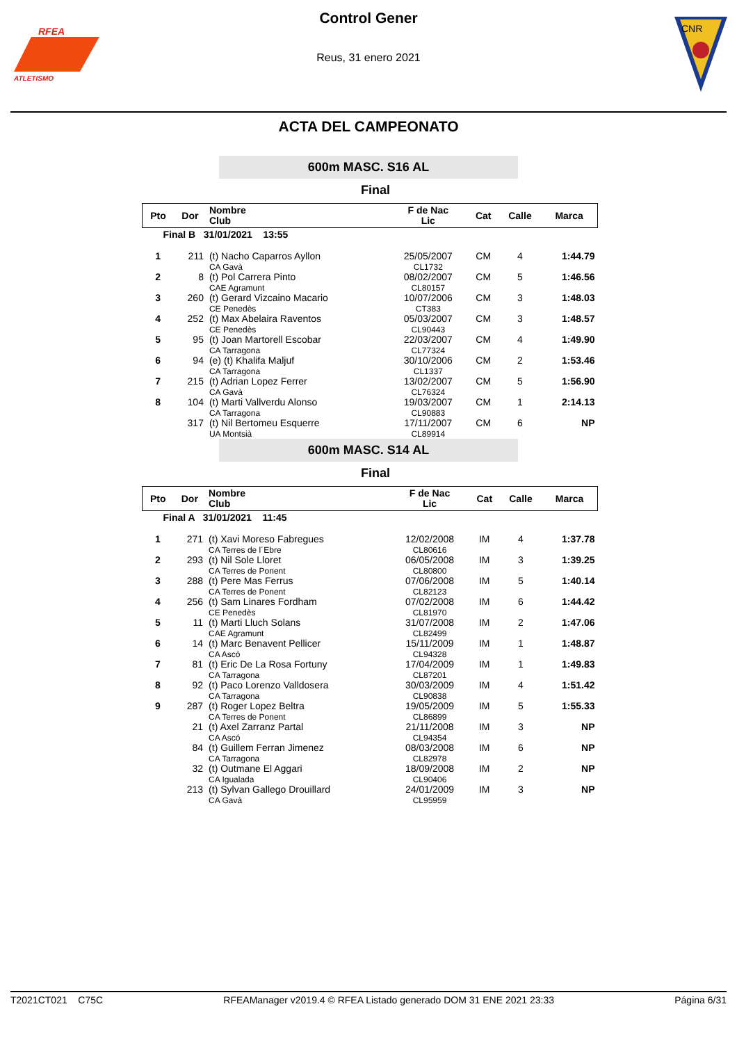RFEA
ATLETISMO
Control Gener
Reus, 31 enero 2021
CNR
ACTA DEL CAMPEONATO
600m MASC. S16 AL
Final
| Pto | Dor | Nombre Club | F de Nac Lic | Cat | Calle | Marca |
| --- | --- | --- | --- | --- | --- | --- |
| Final B 31/01/2021 13:55 | | | | | | |
| 1 | 211 | (t) Nacho Caparros Ayllon CA Gavà | 25/05/2007 CL1732 | CM | 4 | 1:44.79 |
| 2 | 8 | (t) Pol Carrera Pinto CAE Agramunt | 08/02/2007 CL80157 | CM | 5 | 1:46.56 |
| 3 | 260 | (t) Gerard Vizcaino Macario CE Penedès | 10/07/2006 CT383 | CM | 3 | 1:48.03 |
| 4 | 252 | (t) Max Abelaira Raventos CE Penedès | 05/03/2007 CL90443 | CM | 3 | 1:48.57 |
| 5 | 95 | (t) Joan Martorell Escobar CA Tarragona | 22/03/2007 CL77324 | CM | 4 | 1:49.90 |
| 6 | 94 | (e) (t) Khalifa Maljuf CA Tarragona | 30/10/2006 CL1337 | CM | 2 | 1:53.46 |
| 7 | 215 | (t) Adrian Lopez Ferrer CA Gavà | 13/02/2007 CL76324 | CM | 5 | 1:56.90 |
| 8 | 104 | (t) Marti Vallverdu Alonso CA Tarragona | 19/03/2007 CL90883 | CM | 1 | 2:14.13 |
| | 317 | (t) Nil Bertomeu Esquerre UA Montsià | 17/11/2007 CL89914 | CM | 6 | NP |
600m MASC. S14 AL
Final
| Pto | Dor | Nombre Club | F de Nac Lic | Cat | Calle | Marca |
| --- | --- | --- | --- | --- | --- | --- |
| Final A 31/01/2021 11:45 | | | | | | |
| 1 | 271 | (t) Xavi Moreso Fabregues CA Terres de l´Ebre | 12/02/2008 CL80616 | IM | 4 | 1:37.78 |
| 2 | 293 | (t) Nil Sole Lloret CA Terres de Ponent | 06/05/2008 CL80800 | IM | 3 | 1:39.25 |
| 3 | 288 | (t) Pere Mas Ferrus CA Terres de Ponent | 07/06/2008 CL82123 | IM | 5 | 1:40.14 |
| 4 | 256 | (t) Sam Linares Fordham CE Penedès | 07/02/2008 CL81970 | IM | 6 | 1:44.42 |
| 5 | 11 | (t) Marti Lluch Solans CAE Agramunt | 31/07/2008 CL82499 | IM | 2 | 1:47.06 |
| 6 | 14 | (t) Marc Benavent Pellicer CA Ascó | 15/11/2009 CL94328 | IM | 1 | 1:48.87 |
| 7 | 81 | (t) Eric De La Rosa Fortuny CA Tarragona | 17/04/2009 CL87201 | IM | 1 | 1:49.83 |
| 8 | 92 | (t) Paco Lorenzo Valldosera CA Tarragona | 30/03/2009 CL90838 | IM | 4 | 1:51.42 |
| 9 | 287 | (t) Roger Lopez Beltra CA Terres de Ponent | 19/05/2009 CL86899 | IM | 5 | 1:55.33 |
| | 21 | (t) Axel Zarranz Partal CA Ascó | 21/11/2008 CL94354 | IM | 3 | NP |
| | 84 | (t) Guillem Ferran Jimenez CA Tarragona | 08/03/2008 CL82978 | IM | 6 | NP |
| | 32 | (t) Outmane El Aggari CA Igualada | 18/09/2008 CL90406 | IM | 2 | NP |
| | 213 | (t) Sylvan Gallego Drouillard CA Gavà | 24/01/2009 CL95959 | IM | 3 | NP |
T2021CT021 C75C RFEAManager v2019.4 © RFEA Listado generado DOM 31 ENE 2021 23:33 Página 6/31